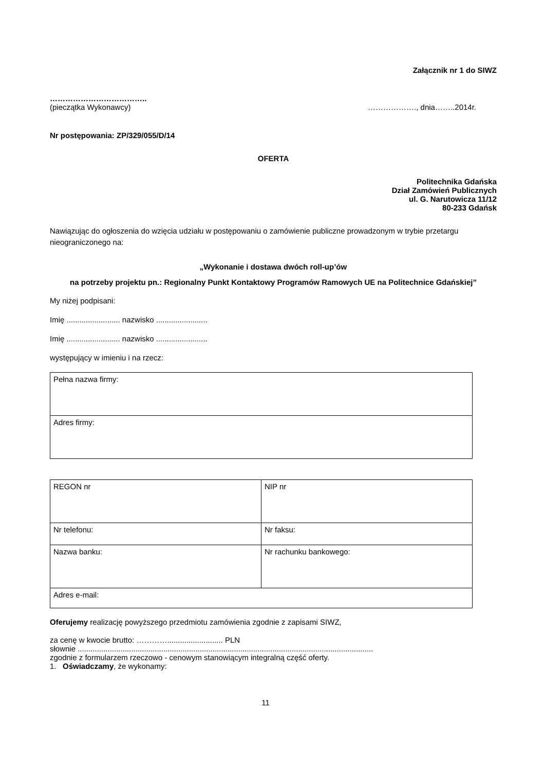Załącznik nr 1 do SIWZ
………………………………..
(pieczątka Wykonawcy) ………………., dnia……..2014r.
Nr postępowania: ZP/329/055/D/14
OFERTA
Politechnika Gdańska
Dział Zamówień Publicznych
ul. G. Narutowicza 11/12
80-233 Gdańsk
Nawiązując do ogłoszenia do wzięcia udziału w postępowaniu o zamówienie publiczne prowadzonym w trybie przetargu nieograniczonego na:
„Wykonanie i dostawa dwóch roll-up’ów
na potrzeby projektu pn.: Regionalny Punkt Kontaktowy Programów Ramowych UE na Politechnice Gdańskiej”
My niżej podpisani:
Imię ......................... nazwisko ........................
Imię ......................... nazwisko ........................
występujący w imieniu i na rzecz:
| Pełna nazwa firmy: |
| Adres firmy: |
| REGON nr | NIP nr |
| Nr telefonu: | Nr faksu: |
| Nazwa banku: | Nr rachunku bankowego: |
| Adres e-mail: | |
Oferujemy realizację powyższego przedmiotu zamówienia zgodnie z zapisami SIWZ,
za cenę w kwocie brutto: ………….......................... PLN
słownie ..........................................................................................................................................
zgodnie z formularzem rzeczowo - cenowym stanowiącym integralną część oferty.
1. Oświadczamy, że wykonamy:
11